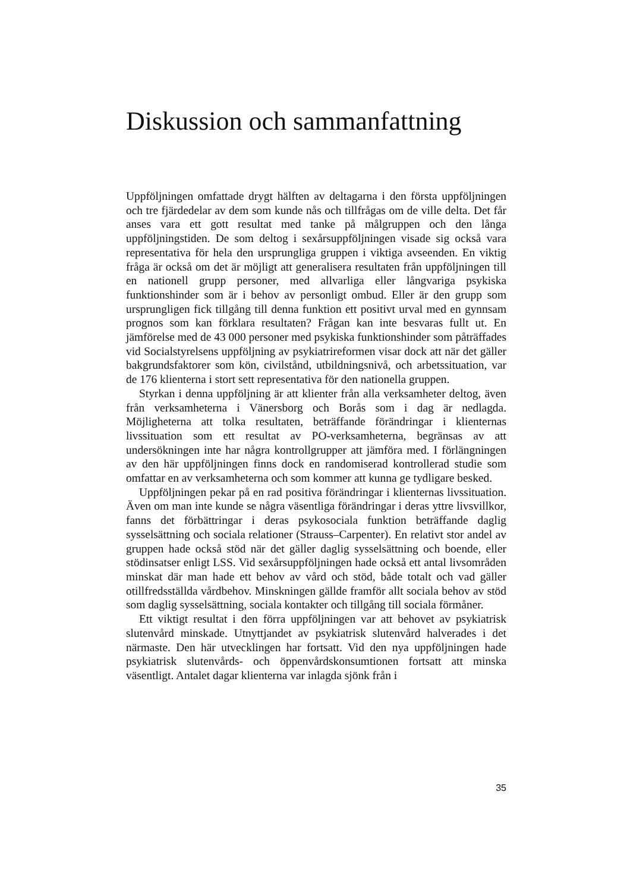Diskussion och sammanfattning
Uppföljningen omfattade drygt hälften av deltagarna i den första uppföljningen och tre fjärdedelar av dem som kunde nås och tillfrågas om de ville delta. Det får anses vara ett gott resultat med tanke på målgruppen och den långa uppföljningstiden. De som deltog i sexårsuppföljningen visade sig också vara representativa för hela den ursprungliga gruppen i viktiga avseenden. En viktig fråga är också om det är möjligt att generalisera resultaten från uppföljningen till en nationell grupp personer, med allvarliga eller långvariga psykiska funktionshinder som är i behov av personligt ombud. Eller är den grupp som ursprungligen fick tillgång till denna funktion ett positivt urval med en gynnsam prognos som kan förklara resultaten? Frågan kan inte besvaras fullt ut. En jämförelse med de 43 000 personer med psykiska funktionshinder som påträffades vid Socialstyrelsens uppföljning av psykiatrireformen visar dock att när det gäller bakgrundsfaktorer som kön, civilstånd, utbildningsnivå, och arbetssituation, var de 176 klienterna i stort sett representativa för den nationella gruppen.
Styrkan i denna uppföljning är att klienter från alla verksamheter deltog, även från verksamheterna i Vänersborg och Borås som i dag är nedlagda. Möjligheterna att tolka resultaten, beträffande förändringar i klienternas livssituation som ett resultat av PO-verksamheterna, begränsas av att undersökningen inte har några kontrollgrupper att jämföra med. I förlängningen av den här uppföljningen finns dock en randomiserad kontrollerad studie som omfattar en av verksamheterna och som kommer att kunna ge tydligare besked.
Uppföljningen pekar på en rad positiva förändringar i klienternas livssituation. Även om man inte kunde se några väsentliga förändringar i deras yttre livsvillkor, fanns det förbättringar i deras psykosociala funktion beträffande daglig sysselsättning och sociala relationer (Strauss–Carpenter). En relativt stor andel av gruppen hade också stöd när det gäller daglig sysselsättning och boende, eller stödinsatser enligt LSS. Vid sexårsuppföljningen hade också ett antal livsområden minskat där man hade ett behov av vård och stöd, både totalt och vad gäller otillfredsställda vårdbehov. Minskningen gällde framför allt sociala behov av stöd som daglig sysselsättning, sociala kontakter och tillgång till sociala förmåner.
Ett viktigt resultat i den förra uppföljningen var att behovet av psykiatrisk slutenvård minskade. Utnyttjandet av psykiatrisk slutenvård halverades i det närmaste. Den här utvecklingen har fortsatt. Vid den nya uppföljningen hade psykiatrisk slutenvårds- och öppenvårdskonsumtionen fortsatt att minska väsentligt. Antalet dagar klienterna var inlagda sjönk från i
35